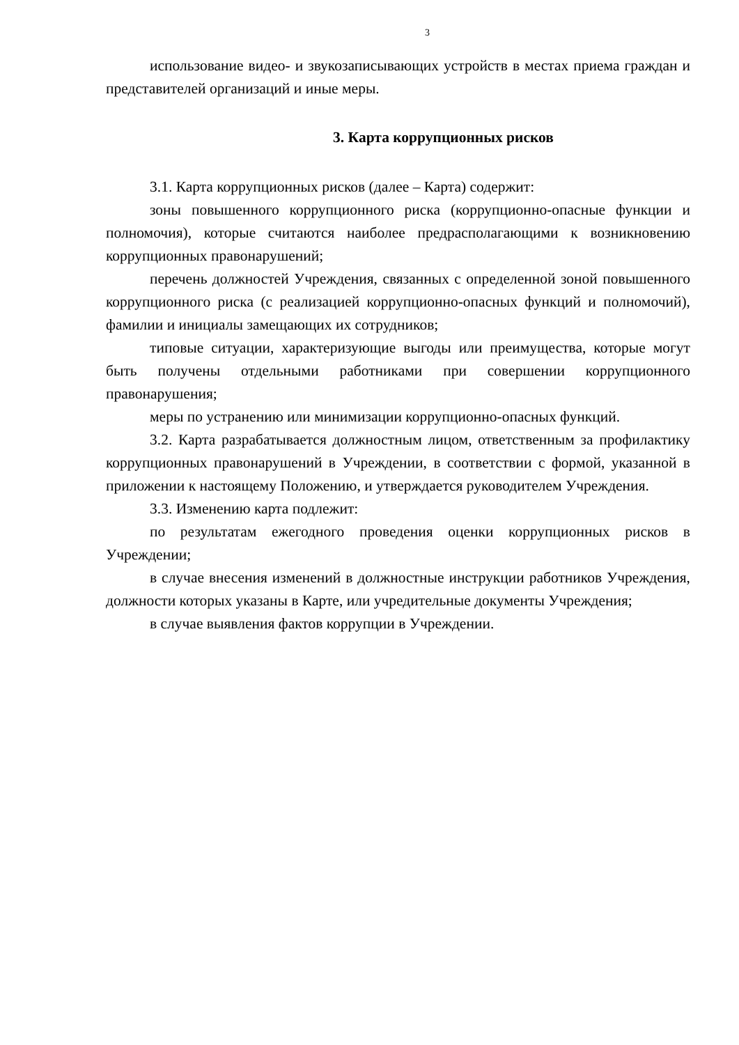3
использование видео- и звукозаписывающих устройств в местах приема граждан и представителей организаций и иные меры.
3. Карта коррупционных рисков
3.1. Карта коррупционных рисков (далее – Карта) содержит:
зоны повышенного коррупционного риска (коррупционно-опасные функции и полномочия), которые считаются наиболее предрасполагающими к возникновению коррупционных правонарушений;
перечень должностей Учреждения, связанных с определенной зоной повышенного коррупционного риска (с реализацией коррупционно-опасных функций и полномочий), фамилии и инициалы замещающих их сотрудников;
типовые ситуации, характеризующие выгоды или преимущества, которые могут быть получены отдельными работниками при совершении коррупционного правонарушения;
меры по устранению или минимизации коррупционно-опасных функций.
3.2. Карта разрабатывается должностным лицом, ответственным за профилактику коррупционных правонарушений в Учреждении, в соответствии с формой, указанной в приложении к настоящему Положению, и утверждается руководителем Учреждения.
3.3. Изменению карта подлежит:
по результатам ежегодного проведения оценки коррупционных рисков в Учреждении;
в случае внесения изменений в должностные инструкции работников Учреждения, должности которых указаны в Карте, или учредительные документы Учреждения;
в случае выявления фактов коррупции в Учреждении.